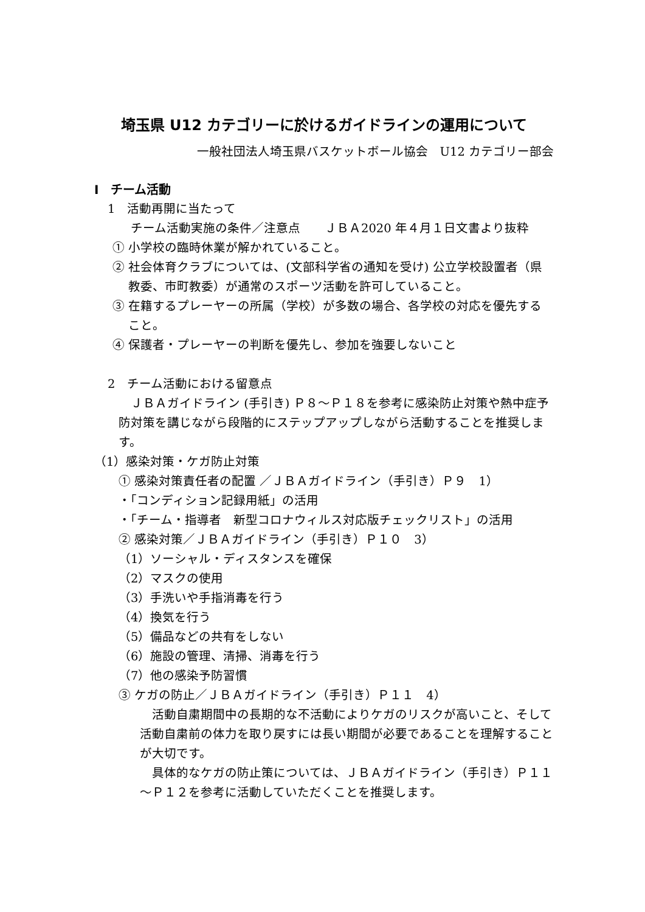埼玉県 U12 カテゴリーに於けるガイドラインの運用について
一般社団法人埼玉県バスケットボール協会　U12 カテゴリー部会
Ⅰ　チーム活動
1　活動再開に当たって
チーム活動実施の条件／注意点　　ＪＢＡ2020 年４月１日文書より抜粋
① 小学校の臨時休業が解かれていること。
② 社会体育クラブについては、(文部科学省の通知を受け) 公立学校設置者（県教委、市町教委）が通常のスポーツ活動を許可していること。
③ 在籍するプレーヤーの所属（学校）が多数の場合、各学校の対応を優先すること。
④ 保護者・プレーヤーの判断を優先し、参加を強要しないこと
2　チーム活動における留意点
ＪＢＡガイドライン (手引き) Ｐ８～Ｐ１８を参考に感染防止対策や熱中症予防対策を講じながら段階的にステップアップしながら活動することを推奨します。
（1）感染対策・ケガ防止対策
① 感染対策責任者の配置 ／ＪＢＡガイドライン（手引き）Ｐ９　1）
・「コンディション記録用紙」の活用
・「チーム・指導者　新型コロナウィルス対応版チェックリスト」の活用
② 感染対策／ＪＢＡガイドライン（手引き）Ｐ１０　3）
（1）ソーシャル・ディスタンスを確保
（2）マスクの使用
（3）手洗いや手指消毒を行う
（4）換気を行う
（5）備品などの共有をしない
（6）施設の管理、清掃、消毒を行う
（7）他の感染予防習慣
③ ケガの防止／ＪＢＡガイドライン（手引き）Ｐ１１　4）
活動自粛期間中の長期的な不活動によりケガのリスクが高いこと、そして活動自粛前の体力を取り戻すには長い期間が必要であることを理解することが大切です。
具体的なケガの防止策については、ＪＢＡガイドライン（手引き）Ｐ１１～Ｐ１２を参考に活動していただくことを推奨します。